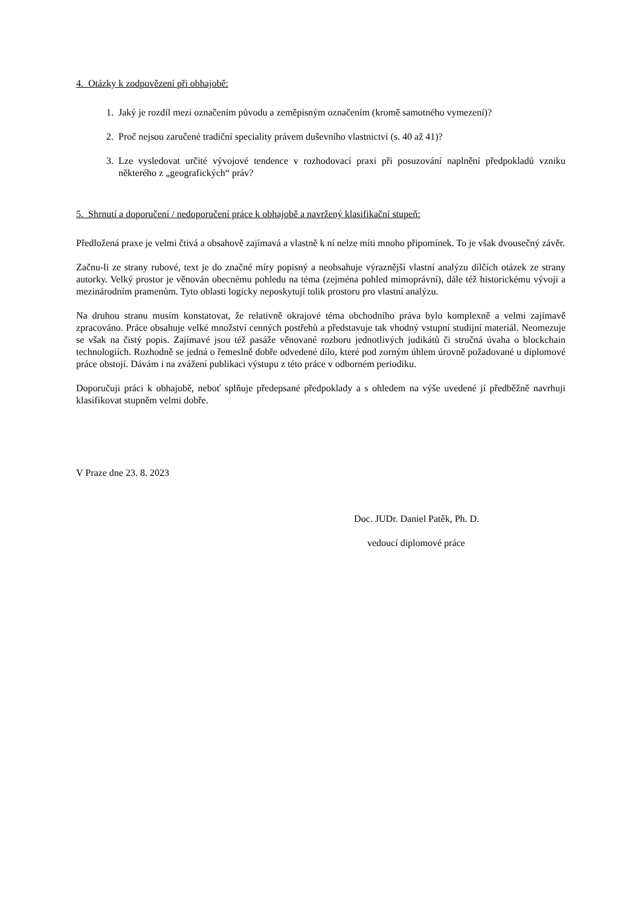4. Otázky k zodpovězení při obhajobě:
1. Jaký je rozdíl mezi označením původu a zeměpisným označením (kromě samotného vymezení)?
2. Proč nejsou zaručené tradiční speciality právem duševního vlastnictví (s. 40 až 41)?
3. Lze vysledovat určité vývojové tendence v rozhodovací praxi při posuzování naplnění předpokladů vzniku některého z „geografických“ práv?
5. Shrnutí a doporučení / nedoporučení práce k obhajobě a navržený klasifikační stupeň:
Předložená praxe je velmi čtivá a obsahově zajímavá a vlastně k ní nelze míti mnoho připomínek. To je však dvousečný závěr.
Začnu-li ze strany rubové, text je do značné míry popisný a neobsahuje výraznější vlastní analýzu dílčích otázek ze strany autorky. Velký prostor je věnován obecnému pohledu na téma (zejména pohled mimoprávní), dále též historickému vývoji a mezinárodním pramenům. Tyto oblasti logicky neposkytují tolik prostoru pro vlastní analýzu.
Na druhou stranu musím konstatovat, že relativně okrajové téma obchodního práva bylo komplexně a velmi zajímavě zpracováno. Práce obsahuje velké množství cenných postřehů a představuje tak vhodný vstupní studijní materiál. Neomezuje se však na čistý popis. Zajímavé jsou též pasáže věnované rozboru jednotlivých judikátů či stručná úvaha o blockchain technologiích. Rozhodně se jedná o řemeslně dobře odvedené dílo, které pod zorným úhlem úrovně požadované u diplomové práce obstojí. Dávám i na zvážení publikaci výstupu z této práce v odborném periodiku.
Doporučuji práci k obhajobě, neboť splňuje předepsané předpoklady a s ohledem na výše uvedené jí předběžně navrhuji klasifikovat stupněm velmi dobře.
V Praze dne 23. 8. 2023
Doc. JUDr. Daniel Patěk, Ph. D.
vedoucí diplomové práce